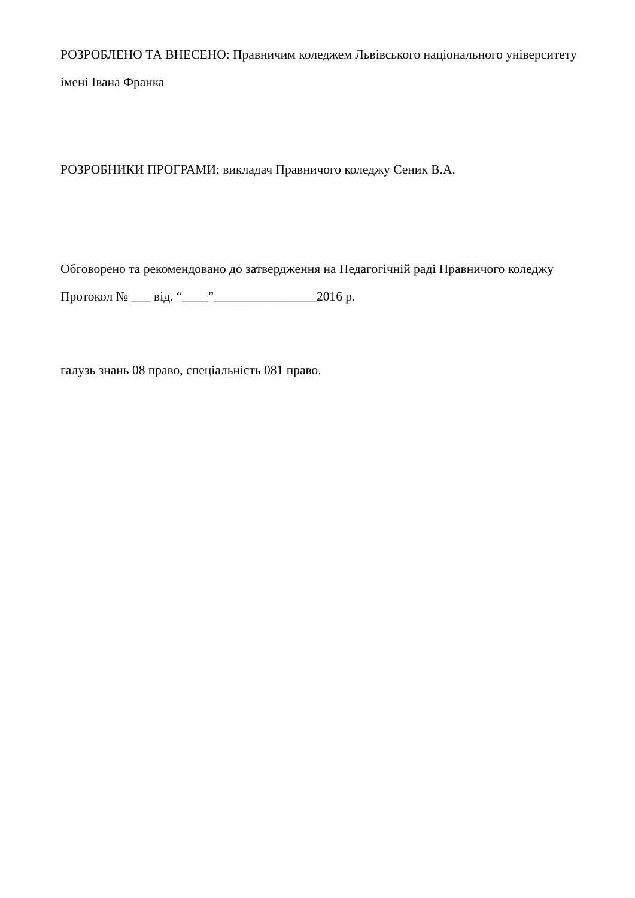РОЗРОБЛЕНО ТА ВНЕСЕНО: Правничим коледжем Львівського національного університету імені Івана Франка
РОЗРОБНИКИ ПРОГРАМИ: викладач Правничого коледжу Сеник В.А.
Обговорено та рекомендовано до затвердження на Педагогічній раді Правничого коледжу
Протокол № ___ від. “____”________________2016 р.
галузь знань 08 право, спеціальність 081 право.